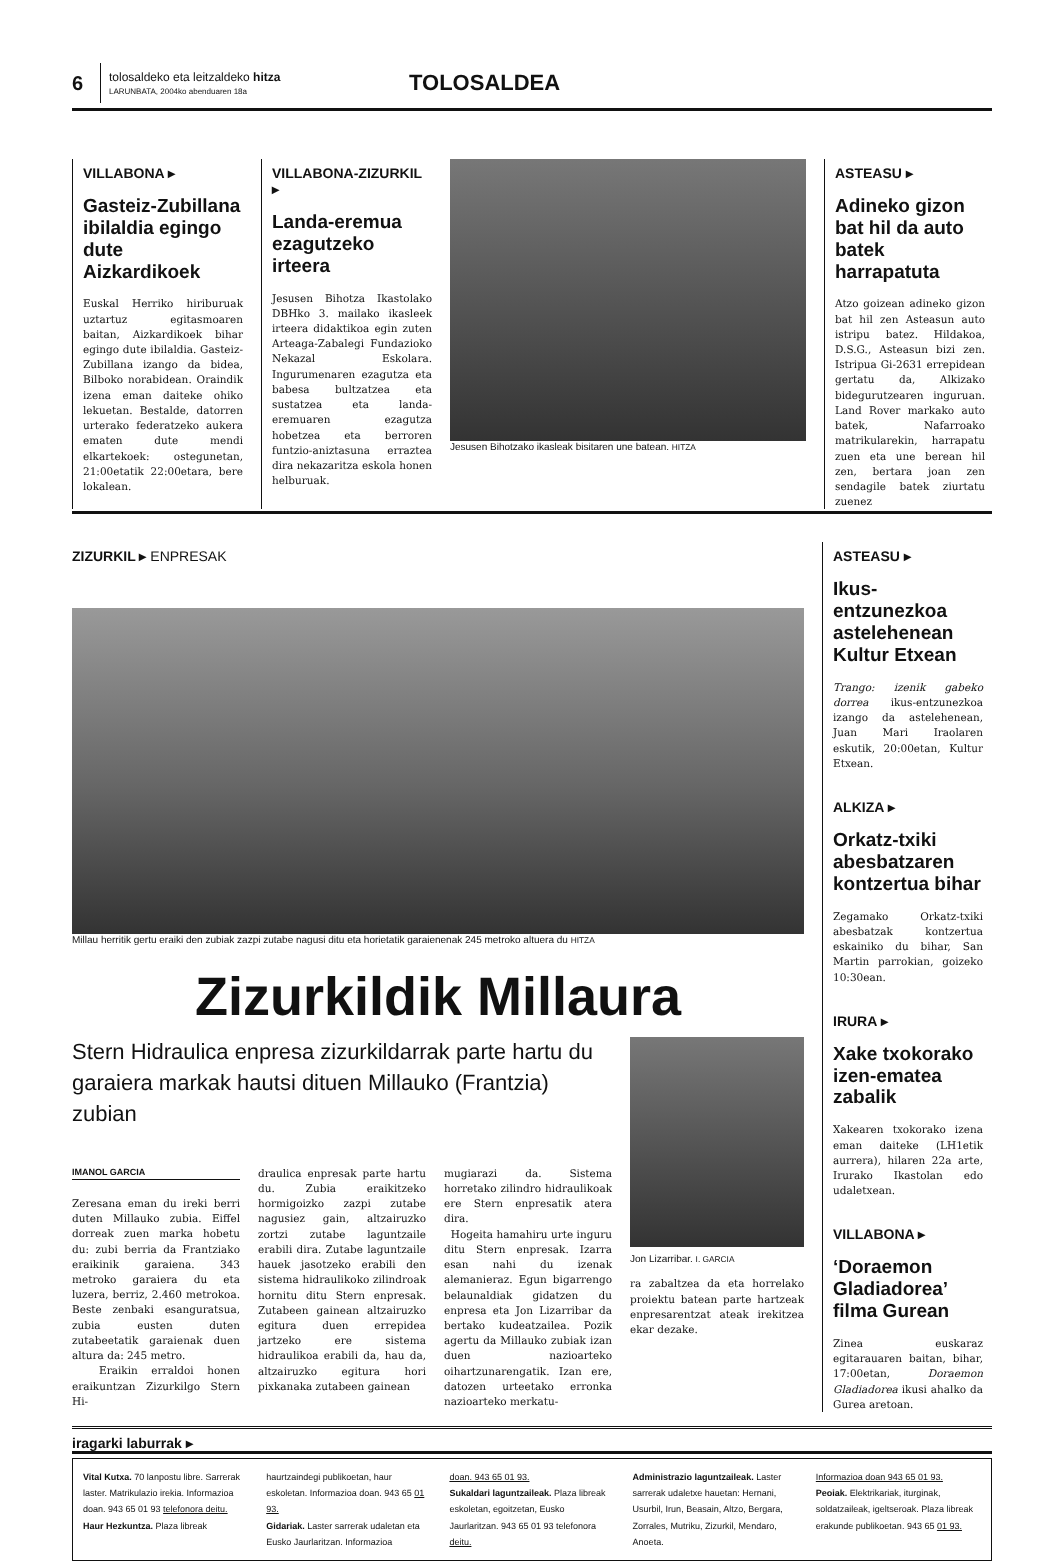6
tolosaldeko eta leitzaldeko hitza
LARUNBATA, 2004ko abenduaren 18a
TOLOSALDEA
VILLABONA ▸
Gasteiz-Zubillana ibilaldia egingo dute Aizkardikoek
Euskal Herriko hiriburuak uztartuz egitasmoaren baitan, Aizkardikoek bihar egingo dute ibilaldia. Gasteiz-Zubillana izango da bidea, Bilboko norabidean. Oraindik izena eman daiteke ohiko lekuetan. Bestalde, datorren urterako federatzeko aukera ematen dute mendi elkartekoek: ostegunetan, 21:00etatik 22:00etara, bere lokalean.
VILLABONA-ZIZURKIL ▸
Landa-eremua ezagutzeko irteera
Jesusen Bihotza Ikastolako DBHko 3. mailako ikasleek irteera didaktikoa egin zuten Arteaga-Zabalegi Fundazioko Nekazal Eskolara. Ingurumenaren ezagutza eta babesa bultzatzea eta sustatzea eta landa-eremuaren ezagutza hobetzea eta berroren funtzio-aniztasuna erraztea dira nekazaritza eskola honen helburuak.
Jesusen Bihotzako ikasleak bisitaren une batean. HITZA
ASTEASU ▸
Adineko gizon bat hil da auto batek harrapatuta
Atzo goizean adineko gizon bat hil zen Asteasun auto istripu batez. Hildakoa, D.S.G., Asteasun bizi zen. Istripua Gi-2631 errepidean gertatu da, Alkizako bidegurutzearen inguruan. Land Rover markako auto batek, Nafarroako matrikularekin, harrapatu zuen eta une berean hil zen, bertara joan zen sendagile batek ziurtatu zuenez
ZIZURKIL ▸ ENPRESAK
Millau herritik gertu eraiki den zubiak zazpi zutabe nagusi ditu eta horietatik garaienenak 245 metroko altuera du HITZA
Zizurkildik Millaura
Stern Hidraulica enpresa zizurkildarrak parte hartu du garaiera markak hautsi dituen Millauko (Frantzia) zubian
IMANOL GARCIA
Zeresana eman du ireki berri duten Millauko zubia. Eiffel dorreak zuen marka hobetu du: zubi berria da Frantziako eraikinik garaiena. 343 metroko garaiera du eta luzera, berriz, 2.460 metrokoa. Beste zenbaki esanguratsua, zubia eusten duten zutabeetatik garaienak duen altura da: 245 metro.
Eraikin erraldoi honen eraikuntzan Zizurkilgo Stern Hi-
draulica enpresak parte hartu du. Zubia eraikitzeko hormigoizko zazpi zutabe nagusiez gain, altzairuzko zortzi zutabe laguntzaile erabili dira. Zutabe laguntzaile hauek jasotzeko erabili den sistema hidraulikoko zilindroak hornitu ditu Stern enpresak. Zutabeen gainean altzairuzko egitura duen errepidea jartzeko ere sistema hidraulikoa erabili da, hau da, altzairuzko egitura hori pixkanaka zutabeen gainean
mugiarazi da. Sistema horretako zilindro hidraulikoak ere Stern enpresatik atera dira.
Hogeita hamahiru urte inguru ditu Stern enpresak. Izarra esan nahi du izenak alemanieraz. Egun bigarrengo belaunaldiak gidatzen du enpresa eta Jon Lizarribar da bertako kudeatzailea. Pozik agertu da Millauko zubiak izan duen nazioarteko oihartzunarengatik. Izan ere, datozen urteetako erronka nazioarteko merkatu-
Jon Lizarribar. I. GARCIA
ra zabaltzea da eta horrelako proiektu batean parte hartzeak enpresarentzat ateak irekitzea ekar dezake.
ASTEASU ▸
Ikus-entzunezkoa astelehenean Kultur Etxean
Trango: izenik gabeko dorrea ikus-entzunezkoa izango da astelehenean, Juan Mari Iraolaren eskutik, 20:00etan, Kultur Etxean.
ALKIZA ▸
Orkatz-txiki abesbatzaren kontzertua bihar
Zegamako Orkatz-txiki abesbatzak kontzertua eskainiko du bihar, San Martin parrokian, goizeko 10:30ean.
IRURA ▸
Xake txokorako izen-ematea zabalik
Xakearen txokorako izena eman daiteke (LH1etik aurrera), hilaren 22a arte, Irurako Ikastolan edo udaletxean.
VILLABONA ▸
‘Doraemon Gladiadorea’ filma Gurean
Zinea euskaraz egitarauaren baitan, bihar, 17:00etan, Doraemon Gladiadorea ikusi ahalko da Gurea aretoan.
iragarki laburrak ▸
Vital Kutxa. 70 lanpostu libre. Sarrerak laster. Matrikulazio irekia. Informazioa doan. 943 65 01 93 telefonora deitu.
Haur Hezkuntza. Plaza libreak
haurtzaindegi publikoetan, haur eskoletan. Informazioa doan. 943 65 01 93.
Gidariak. Laster sarrerak udaletan eta Eusko Jaurlaritzan. Informazioa
doan. 943 65 01 93.
Sukaldari laguntzaileak. Plaza libreak eskoletan, egoitzetan, Eusko Jaurlaritzan. 943 65 01 93 telefonora deitu.
Administrazio laguntzaileak. Laster sarrerak udaletxe hauetan: Hernani, Usurbil, Irun, Beasain, Altzo, Bergara, Zorrales, Mutriku, Zizurkil, Mendaro, Anoeta.
Informazioa doan 943 65 01 93.
Peoiak. Elektrikariak, iturginak, soldatzaileak, igeltseroak. Plaza libreak erakunde publikoetan. 943 65 01 93.